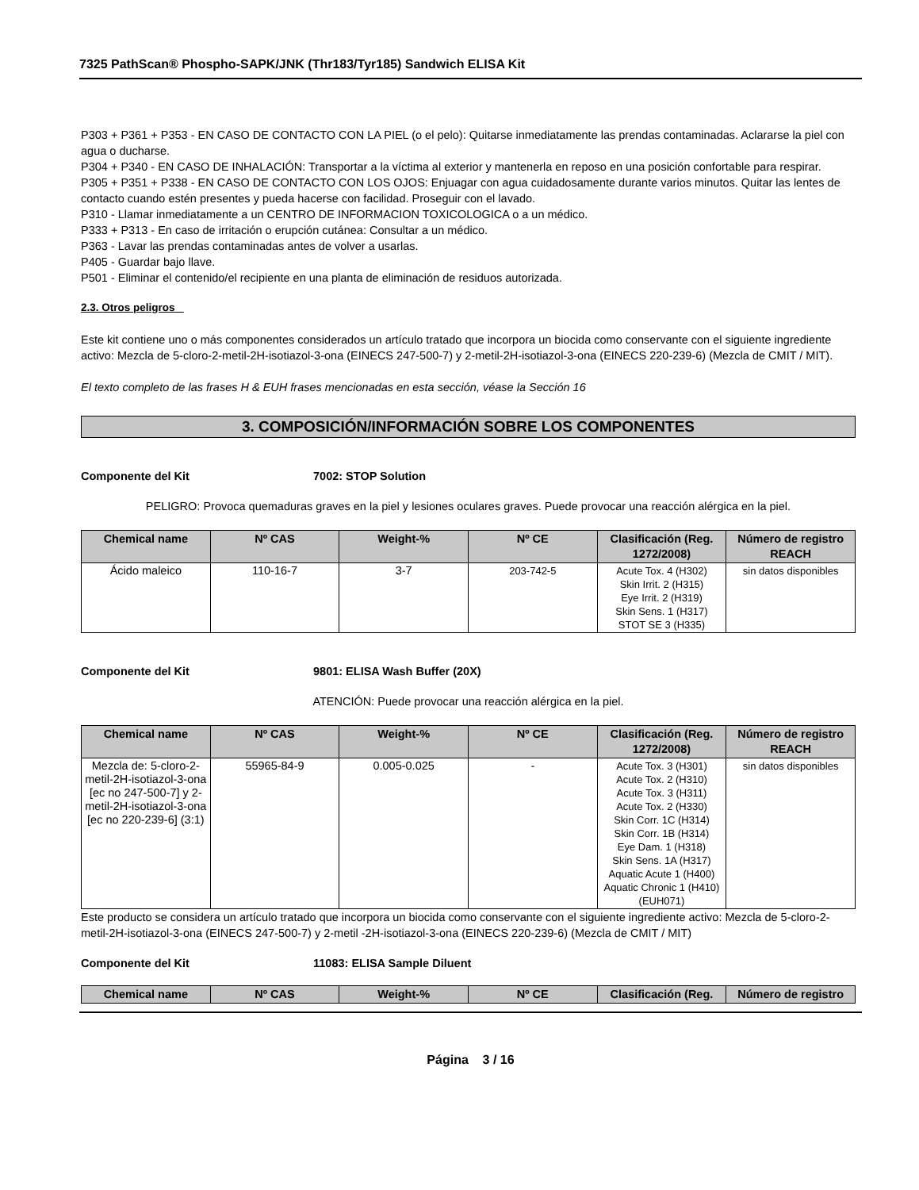7325 PathScan® Phospho-SAPK/JNK (Thr183/Tyr185) Sandwich ELISA Kit
P303 + P361 + P353 - EN CASO DE CONTACTO CON LA PIEL (o el pelo): Quitarse inmediatamente las prendas contaminadas. Aclararse la piel con agua o ducharse.
P304 + P340 - EN CASO DE INHALACIÓN: Transportar a la víctima al exterior y mantenerla en reposo en una posición confortable para respirar.
P305 + P351 + P338 - EN CASO DE CONTACTO CON LOS OJOS: Enjuagar con agua cuidadosamente durante varios minutos. Quitar las lentes de contacto cuando estén presentes y pueda hacerse con facilidad. Proseguir con el lavado.
P310 - Llamar inmediatamente a un CENTRO DE INFORMACION TOXICOLOGICA o a un médico.
P333 + P313 - En caso de irritación o erupción cutánea: Consultar a un médico.
P363 - Lavar las prendas contaminadas antes de volver a usarlas.
P405 - Guardar bajo llave.
P501 - Eliminar el contenido/el recipiente en una planta de eliminación de residuos autorizada.
2.3. Otros peligros
Este kit contiene uno o más componentes considerados un artículo tratado que incorpora un biocida como conservante con el siguiente ingrediente activo: Mezcla de 5-cloro-2-metil-2H-isotiazol-3-ona (EINECS 247-500-7) y 2-metil-2H-isotiazol-3-ona (EINECS 220-239-6) (Mezcla de CMIT / MIT).
El texto completo de las frases H & EUH frases mencionadas en esta sección, véase la Sección 16
3. COMPOSICIÓN/INFORMACIÓN SOBRE LOS COMPONENTES
Componente del Kit 7002: STOP Solution
PELIGRO: Provoca quemaduras graves en la piel y lesiones oculares graves. Puede provocar una reacción alérgica en la piel.
| Chemical name | Nº CAS | Weight-% | Nº CE | Clasificación (Reg. 1272/2008) | Número de registro REACH |
| --- | --- | --- | --- | --- | --- |
| Ácido maleico | 110-16-7 | 3-7 | 203-742-5 | Acute Tox. 4 (H302) Skin Irrit. 2 (H315) Eye Irrit. 2 (H319) Skin Sens. 1 (H317) STOT SE 3 (H335) | sin datos disponibles |
Componente del Kit 9801: ELISA Wash Buffer (20X)
ATENCIÓN: Puede provocar una reacción alérgica en la piel.
| Chemical name | Nº CAS | Weight-% | Nº CE | Clasificación (Reg. 1272/2008) | Número de registro REACH |
| --- | --- | --- | --- | --- | --- |
| Mezcla de: 5-cloro-2-metil-2H-isotiazol-3-ona [ec no 247-500-7] y 2-metil-2H-isotiazol-3-ona [ec no 220-239-6] (3:1) | 55965-84-9 | 0.005-0.025 | - | Acute Tox. 3 (H301) Acute Tox. 2 (H310) Acute Tox. 3 (H311) Acute Tox. 2 (H330) Skin Corr. 1C (H314) Skin Corr. 1B (H314) Eye Dam. 1 (H318) Skin Sens. 1A (H317) Aquatic Acute 1 (H400) Aquatic Chronic 1 (H410) (EUH071) | sin datos disponibles |
Este producto se considera un artículo tratado que incorpora un biocida como conservante con el siguiente ingrediente activo: Mezcla de 5-cloro-2-metil-2H-isotiazol-3-ona (EINECS 247-500-7) y 2-metil -2H-isotiazol-3-ona (EINECS 220-239-6) (Mezcla de CMIT / MIT)
Componente del Kit 11083: ELISA Sample Diluent
| Chemical name | Nº CAS | Weight-% | Nº CE | Clasificación (Reg. | Número de registro |
| --- | --- | --- | --- | --- | --- |
Página 3 / 16